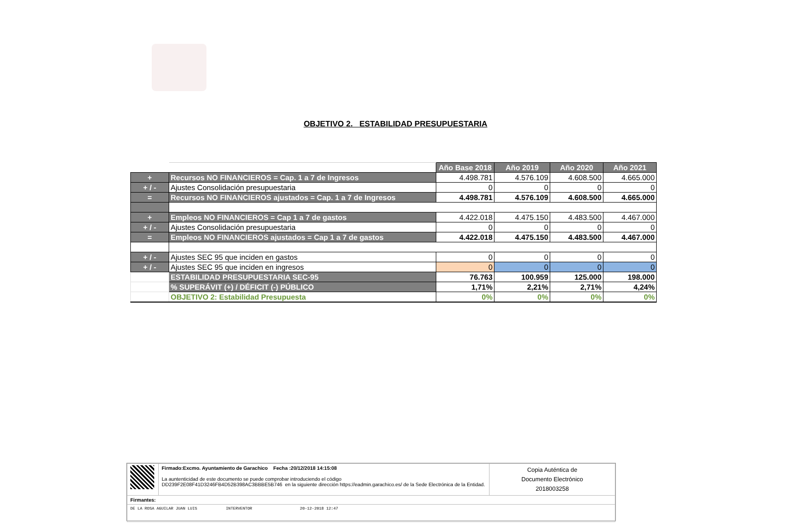OBJETIVO 2. ESTABILIDAD PRESUPUESTARIA
| | | Año Base 2018 | Año 2019 | Año 2020 | Año 2021 |
| + | Recursos NO FINANCIEROS = Cap. 1 a 7 de Ingresos | 4.498.781 | 4.576.109 | 4.608.500 | 4.665.000 |
| + / - | Ajustes Consolidación presupuestaria | 0 | 0 | 0 | 0 |
| = | Recursos NO FINANCIEROS ajustados = Cap. 1 a 7 de Ingresos | 4.498.781 | 4.576.109 | 4.608.500 | 4.665.000 |
| + | Empleos NO FINANCIEROS = Cap 1 a 7 de gastos | 4.422.018 | 4.475.150 | 4.483.500 | 4.467.000 |
| + / - | Ajustes Consolidación presupuestaria | 0 | 0 | 0 | 0 |
| = | Empleos NO FINANCIEROS ajustados = Cap 1 a 7 de gastos | 4.422.018 | 4.475.150 | 4.483.500 | 4.467.000 |
| + / - | Ajustes SEC 95 que inciden en gastos | 0 | 0 | 0 | 0 |
| + / - | Ajustes SEC 95 que inciden en ingresos | 0 | 0 | 0 | 0 |
| | ESTABILIDAD PRESUPUESTARIA SEC-95 | 76.763 | 100.959 | 125.000 | 198.000 |
| | % SUPERÁVIT (+) / DÉFICIT (-) PÚBLICO | 1,71% | 2,21% | 2,71% | 4,24% |
| | OBJETIVO 2: Estabilidad Presupuesta | 0% | 0% | 0% | 0% |
| | Firmado:Excmo. Ayuntamiento de Garachico Fecha :20/12/2018 14:15:08 La auntenticidad de este documento se puede comprobar introduciendo el código DD239F2E08F41D3246FB4D52B398AC3BBBE5B746 en la siguiente dirección https://eadmin.garachico.es/ de la Sede Electrónica de la Entidad. | Copia Auténtica de Documento Electrónico 2018003258 |
| Firmantes: | | |
| DE LA ROSA AGUILAR JUAN LUIS INTERVENTOR 20-12-2018 12:47 | | |